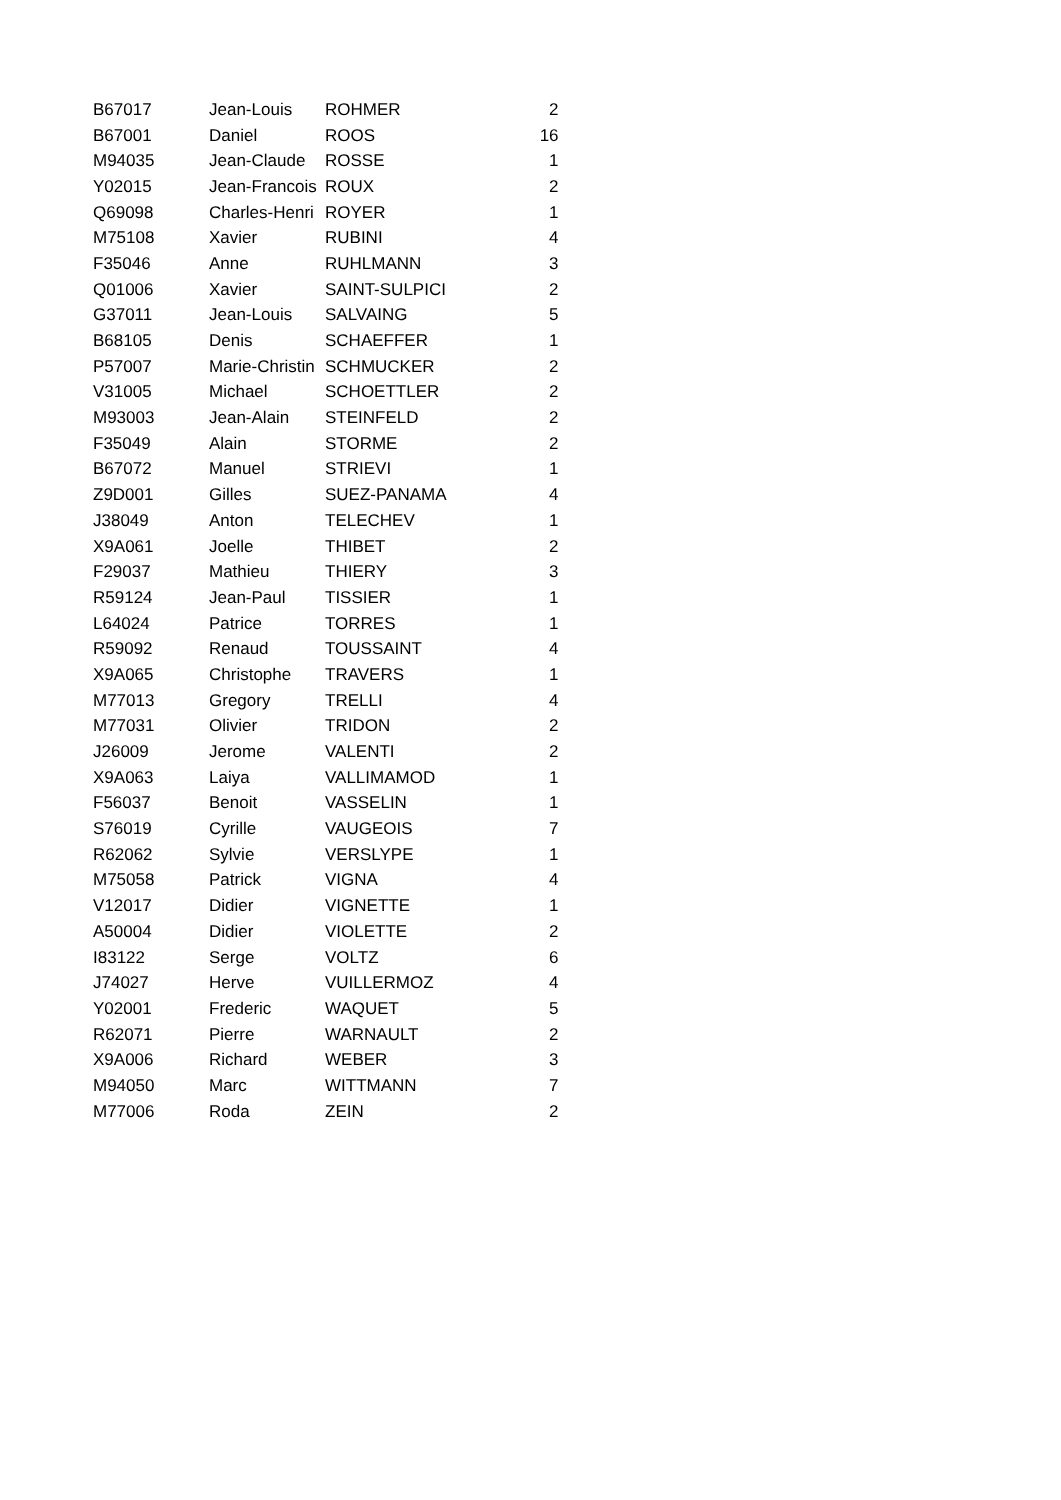| B67017 | Jean-Louis | ROHMER | 2 |
| B67001 | Daniel | ROOS | 16 |
| M94035 | Jean-Claude | ROSSE | 1 |
| Y02015 | Jean-Francois | ROUX | 2 |
| Q69098 | Charles-Henri | ROYER | 1 |
| M75108 | Xavier | RUBINI | 4 |
| F35046 | Anne | RUHLMANN | 3 |
| Q01006 | Xavier | SAINT-SULPICI | 2 |
| G37011 | Jean-Louis | SALVAING | 5 |
| B68105 | Denis | SCHAEFFER | 1 |
| P57007 | Marie-Christin | SCHMUCKER | 2 |
| V31005 | Michael | SCHOETTLER | 2 |
| M93003 | Jean-Alain | STEINFELD | 2 |
| F35049 | Alain | STORME | 2 |
| B67072 | Manuel | STRIEVI | 1 |
| Z9D001 | Gilles | SUEZ-PANAMA | 4 |
| J38049 | Anton | TELECHEV | 1 |
| X9A061 | Joelle | THIBET | 2 |
| F29037 | Mathieu | THIERY | 3 |
| R59124 | Jean-Paul | TISSIER | 1 |
| L64024 | Patrice | TORRES | 1 |
| R59092 | Renaud | TOUSSAINT | 4 |
| X9A065 | Christophe | TRAVERS | 1 |
| M77013 | Gregory | TRELLI | 4 |
| M77031 | Olivier | TRIDON | 2 |
| J26009 | Jerome | VALENTI | 2 |
| X9A063 | Laiya | VALLIMAMOD | 1 |
| F56037 | Benoit | VASSELIN | 1 |
| S76019 | Cyrille | VAUGEOIS | 7 |
| R62062 | Sylvie | VERSLYPE | 1 |
| M75058 | Patrick | VIGNA | 4 |
| V12017 | Didier | VIGNETTE | 1 |
| A50004 | Didier | VIOLETTE | 2 |
| I83122 | Serge | VOLTZ | 6 |
| J74027 | Herve | VUILLERMOZ | 4 |
| Y02001 | Frederic | WAQUET | 5 |
| R62071 | Pierre | WARNAULT | 2 |
| X9A006 | Richard | WEBER | 3 |
| M94050 | Marc | WITTMANN | 7 |
| M77006 | Roda | ZEIN | 2 |